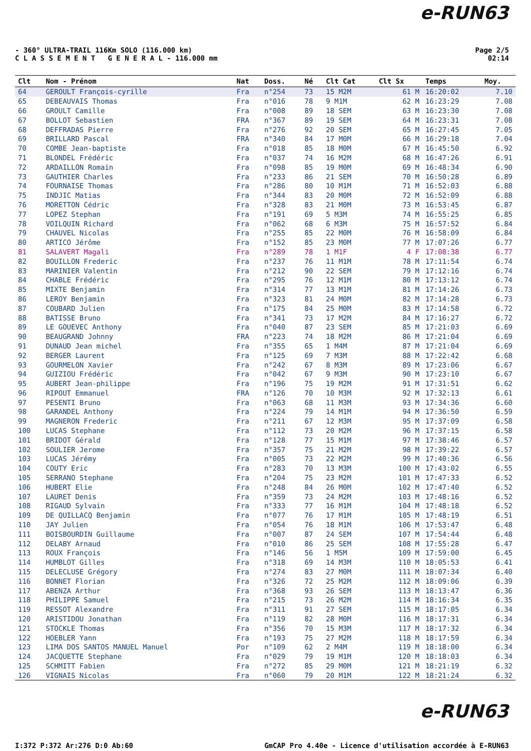e-RUN63
Page 2/5
02:14
- 360° ULTRA-TRAIL 116Km SOLO (116.000 km)
C L A S S E M E N T G E N E R A L - 116.000 mm
| Clt | Nom - Prénom | Nat | Doss. | Né | Clt Cat | Clt Sx | Temps | Moy. |
| --- | --- | --- | --- | --- | --- | --- | --- | --- |
| 64 | GEROULT François-cyrille | Fra | n°254 | 73 | 15 M2M | 61 M | 16:20:02 | 7.10 |
| 65 | DEBEAUVAIS Thomas | Fra | n°016 | 78 | 9 M1M | 62 M | 16:23:29 | 7.08 |
| 66 | GROULT Camille | Fra | n°008 | 89 | 18 SEM | 63 M | 16:23:30 | 7.08 |
| 67 | BOLLOT Sebastien | FRA | n°367 | 89 | 19 SEM | 64 M | 16:23:31 | 7.08 |
| 68 | DEFFRADAS Pierre | Fra | n°276 | 92 | 20 SEM | 65 M | 16:27:45 | 7.05 |
| 69 | BRILLARD Pascal | FRA | n°340 | 84 | 17 M0M | 66 M | 16:29:18 | 7.04 |
| 70 | COMBE Jean-baptiste | Fra | n°018 | 85 | 18 M0M | 67 M | 16:45:50 | 6.92 |
| 71 | BLONDEL Frédéric | Fra | n°037 | 74 | 16 M2M | 68 M | 16:47:26 | 6.91 |
| 72 | ARDAILLON Romain | Fra | n°098 | 85 | 19 M0M | 69 M | 16:48:34 | 6.90 |
| 73 | GAUTHIER Charles | Fra | n°233 | 86 | 21 SEM | 70 M | 16:50:28 | 6.89 |
| 74 | FOURNAISE Thomas | Fra | n°286 | 80 | 10 M1M | 71 M | 16:52:03 | 6.88 |
| 75 | INDJIC Matias | Fra | n°344 | 83 | 20 M0M | 72 M | 16:52:09 | 6.88 |
| 76 | MORETTON Cédric | Fra | n°328 | 83 | 21 M0M | 73 M | 16:53:45 | 6.87 |
| 77 | LOPEZ Stephan | Fra | n°191 | 69 | 5 M3M | 74 M | 16:55:25 | 6.85 |
| 78 | VOILQUIN Richard | Fra | n°062 | 68 | 6 M3M | 75 M | 16:57:52 | 6.84 |
| 79 | CHAUVEL Nicolas | Fra | n°255 | 85 | 22 M0M | 76 M | 16:58:09 | 6.84 |
| 80 | ARTICO Jérôme | Fra | n°152 | 85 | 23 M0M | 77 M | 17:07:26 | 6.77 |
| 81 | SALAVERT Magali | Fra | n°289 | 78 | 1 M1F | 4 F | 17:08:38 | 6.77 |
| 82 | BOUILLON Frederic | Fra | n°237 | 76 | 11 M1M | 78 M | 17:11:54 | 6.74 |
| 83 | MARINIER Valentin | Fra | n°212 | 90 | 22 SEM | 79 M | 17:12:16 | 6.74 |
| 84 | CHABLE Frédéric | Fra | n°295 | 76 | 12 M1M | 80 M | 17:13:12 | 6.74 |
| 85 | MIXTE Benjamin | Fra | n°314 | 77 | 13 M1M | 81 M | 17:14:26 | 6.73 |
| 86 | LEROY Benjamin | Fra | n°323 | 81 | 24 M0M | 82 M | 17:14:28 | 6.73 |
| 87 | COUBARD Julien | Fra | n°175 | 84 | 25 M0M | 83 M | 17:14:58 | 6.72 |
| 88 | BATISSE Bruno | Fra | n°341 | 73 | 17 M2M | 84 M | 17:16:27 | 6.72 |
| 89 | LE GOUEVEC Anthony | Fra | n°040 | 87 | 23 SEM | 85 M | 17:21:03 | 6.69 |
| 90 | BEAUGRAND Johnny | FRA | n°223 | 74 | 18 M2M | 86 M | 17:21:04 | 6.69 |
| 91 | DUNAUD Jean michel | Fra | n°355 | 65 | 1 M4M | 87 M | 17:21:04 | 6.69 |
| 92 | BERGER Laurent | Fra | n°125 | 69 | 7 M3M | 88 M | 17:22:42 | 6.68 |
| 93 | GOURMELON Xavier | Fra | n°242 | 67 | 8 M3M | 89 M | 17:23:06 | 6.67 |
| 94 | GUIZIOU Frédéric | Fra | n°042 | 67 | 9 M3M | 90 M | 17:23:10 | 6.67 |
| 95 | AUBERT Jean-philippe | Fra | n°196 | 75 | 19 M2M | 91 M | 17:31:51 | 6.62 |
| 96 | RIPOUT Emmanuel | FRA | n°126 | 70 | 10 M3M | 92 M | 17:32:13 | 6.61 |
| 97 | PESENTI Bruno | Fra | n°063 | 68 | 11 M3M | 93 M | 17:34:36 | 6.60 |
| 98 | GARANDEL Anthony | Fra | n°224 | 79 | 14 M1M | 94 M | 17:36:50 | 6.59 |
| 99 | MAGNERON Frederic | Fra | n°211 | 67 | 12 M3M | 95 M | 17:37:09 | 6.58 |
| 100 | LUCAS Stephane | Fra | n°112 | 73 | 20 M2M | 96 M | 17:37:15 | 6.58 |
| 101 | BRIDOT Gérald | Fra | n°128 | 77 | 15 M1M | 97 M | 17:38:46 | 6.57 |
| 102 | SOULIER Jerome | Fra | n°357 | 75 | 21 M2M | 98 M | 17:39:22 | 6.57 |
| 103 | LUCAS Jérémy | Fra | n°005 | 73 | 22 M2M | 99 M | 17:40:36 | 6.56 |
| 104 | COUTY Eric | Fra | n°283 | 70 | 13 M3M | 100 M | 17:43:02 | 6.55 |
| 105 | SERRANO Stephane | Fra | n°204 | 75 | 23 M2M | 101 M | 17:47:33 | 6.52 |
| 106 | HUBERT Elie | Fra | n°248 | 84 | 26 M0M | 102 M | 17:47:40 | 6.52 |
| 107 | LAURET Denis | Fra | n°359 | 73 | 24 M2M | 103 M | 17:48:16 | 6.52 |
| 108 | RIGAUD Sylvain | Fra | n°333 | 77 | 16 M1M | 104 M | 17:48:18 | 6.52 |
| 109 | DE QUILLACQ Benjamin | Fra | n°077 | 76 | 17 M1M | 105 M | 17:48:19 | 6.51 |
| 110 | JAY Julien | Fra | n°054 | 76 | 18 M1M | 106 M | 17:53:47 | 6.48 |
| 111 | BOISBOURDIN Guillaume | Fra | n°007 | 87 | 24 SEM | 107 M | 17:54:44 | 6.48 |
| 112 | DELABY Arnaud | Fra | n°010 | 86 | 25 SEM | 108 M | 17:55:28 | 6.47 |
| 113 | ROUX François | Fra | n°146 | 56 | 1 M5M | 109 M | 17:59:00 | 6.45 |
| 114 | HUMBLOT Gilles | Fra | n°318 | 69 | 14 M3M | 110 M | 18:05:53 | 6.41 |
| 115 | DELECLUSE Grégory | Fra | n°274 | 83 | 27 M0M | 111 M | 18:07:34 | 6.40 |
| 116 | BONNET Florian | Fra | n°326 | 72 | 25 M2M | 112 M | 18:09:06 | 6.39 |
| 117 | ABENZA Arthur | Fra | n°368 | 93 | 26 SEM | 113 M | 18:13:47 | 6.36 |
| 118 | PHILIPPE Samuel | Fra | n°215 | 73 | 26 M2M | 114 M | 18:16:34 | 6.35 |
| 119 | RESSOT Alexandre | Fra | n°311 | 91 | 27 SEM | 115 M | 18:17:05 | 6.34 |
| 120 | ARISTIDOU Jonathan | Fra | n°119 | 82 | 28 M0M | 116 M | 18:17:31 | 6.34 |
| 121 | STOCKLE Thomas | Fra | n°356 | 70 | 15 M3M | 117 M | 18:17:32 | 6.34 |
| 122 | HOEBLER Yann | Fra | n°193 | 75 | 27 M2M | 118 M | 18:17:59 | 6.34 |
| 123 | LIMA DOS SANTOS MANUEL Manuel | Por | n°109 | 62 | 2 M4M | 119 M | 18:18:00 | 6.34 |
| 124 | JACQUETTE Stephane | Fra | n°029 | 79 | 19 M1M | 120 M | 18:18:03 | 6.34 |
| 125 | SCHMITT Fabien | Fra | n°272 | 85 | 29 M0M | 121 M | 18:21:19 | 6.32 |
| 126 | VIGNAIS Nicolas | Fra | n°060 | 79 | 20 M1M | 122 M | 18:21:24 | 6.32 |
e-RUN63
GmCAP Pro 4.40e - Licence d'utilisation accordée à E-RUN63 I:372 P:372 Ar:276 D:0 Ab:60